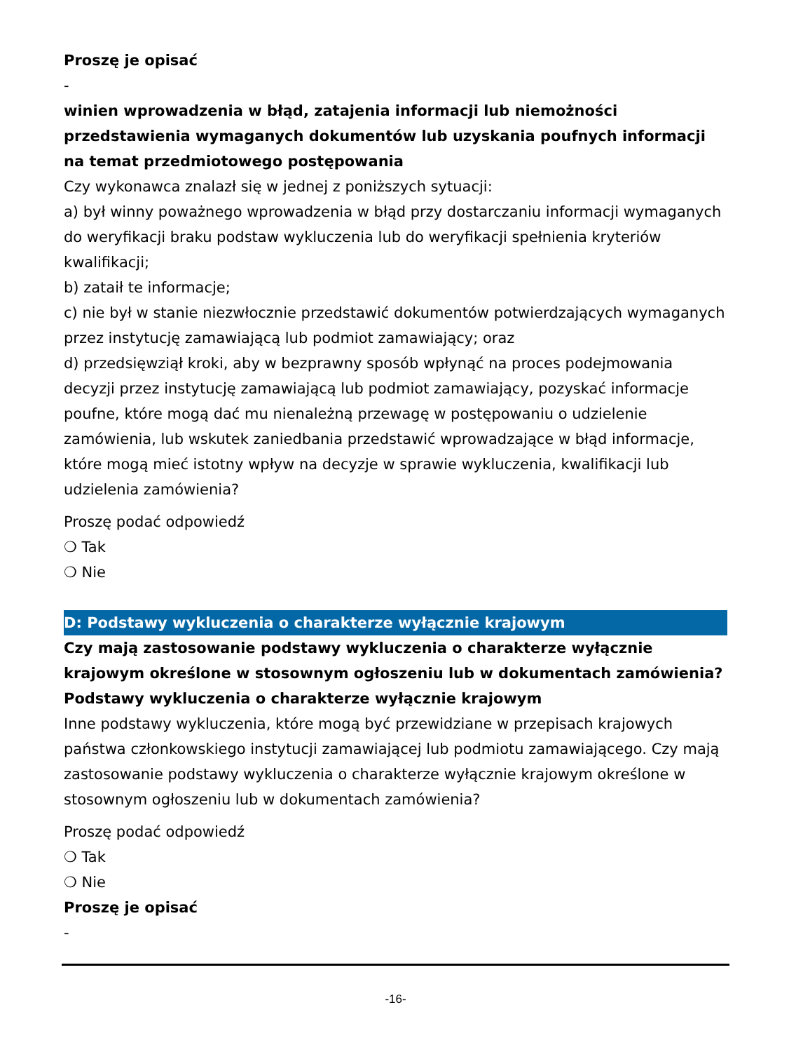Proszę je opisać
-
winien wprowadzenia w błąd, zatajenia informacji lub niemożności przedstawienia wymaganych dokumentów lub uzyskania poufnych informacji na temat przedmiotowego postępowania
Czy wykonawca znalazł się w jednej z poniższych sytuacji:
a) był winny poważnego wprowadzenia w błąd przy dostarczaniu informacji wymaganych do weryfikacji braku podstaw wykluczenia lub do weryfikacji spełnienia kryteriów kwalifikacji;
b) zataił te informacje;
c) nie był w stanie niezwłocznie przedstawić dokumentów potwierdzających wymaganych przez instytucję zamawiającą lub podmiot zamawiający; oraz
d) przedsięwziął kroki, aby w bezprawny sposób wpłynąć na proces podejmowania decyzji przez instytucję zamawiającą lub podmiot zamawiający, pozyskać informacje poufne, które mogą dać mu nienależną przewagę w postępowaniu o udzielenie zamówienia, lub wskutek zaniedbania przedstawić wprowadzające w błąd informacje, które mogą mieć istotny wpływ na decyzje w sprawie wykluczenia, kwalifikacji lub udzielenia zamówienia?
Proszę podać odpowiedź
❍ Tak
❍ Nie
D: Podstawy wykluczenia o charakterze wyłącznie krajowym
Czy mają zastosowanie podstawy wykluczenia o charakterze wyłącznie krajowym określone w stosownym ogłoszeniu lub w dokumentach zamówienia?
Podstawy wykluczenia o charakterze wyłącznie krajowym
Inne podstawy wykluczenia, które mogą być przewidziane w przepisach krajowych państwa członkowskiego instytucji zamawiającej lub podmiotu zamawiającego. Czy mają zastosowanie podstawy wykluczenia o charakterze wyłącznie krajowym określone w stosownym ogłoszeniu lub w dokumentach zamówienia?
Proszę podać odpowiedź
❍ Tak
❍ Nie
Proszę je opisać
-
-16-